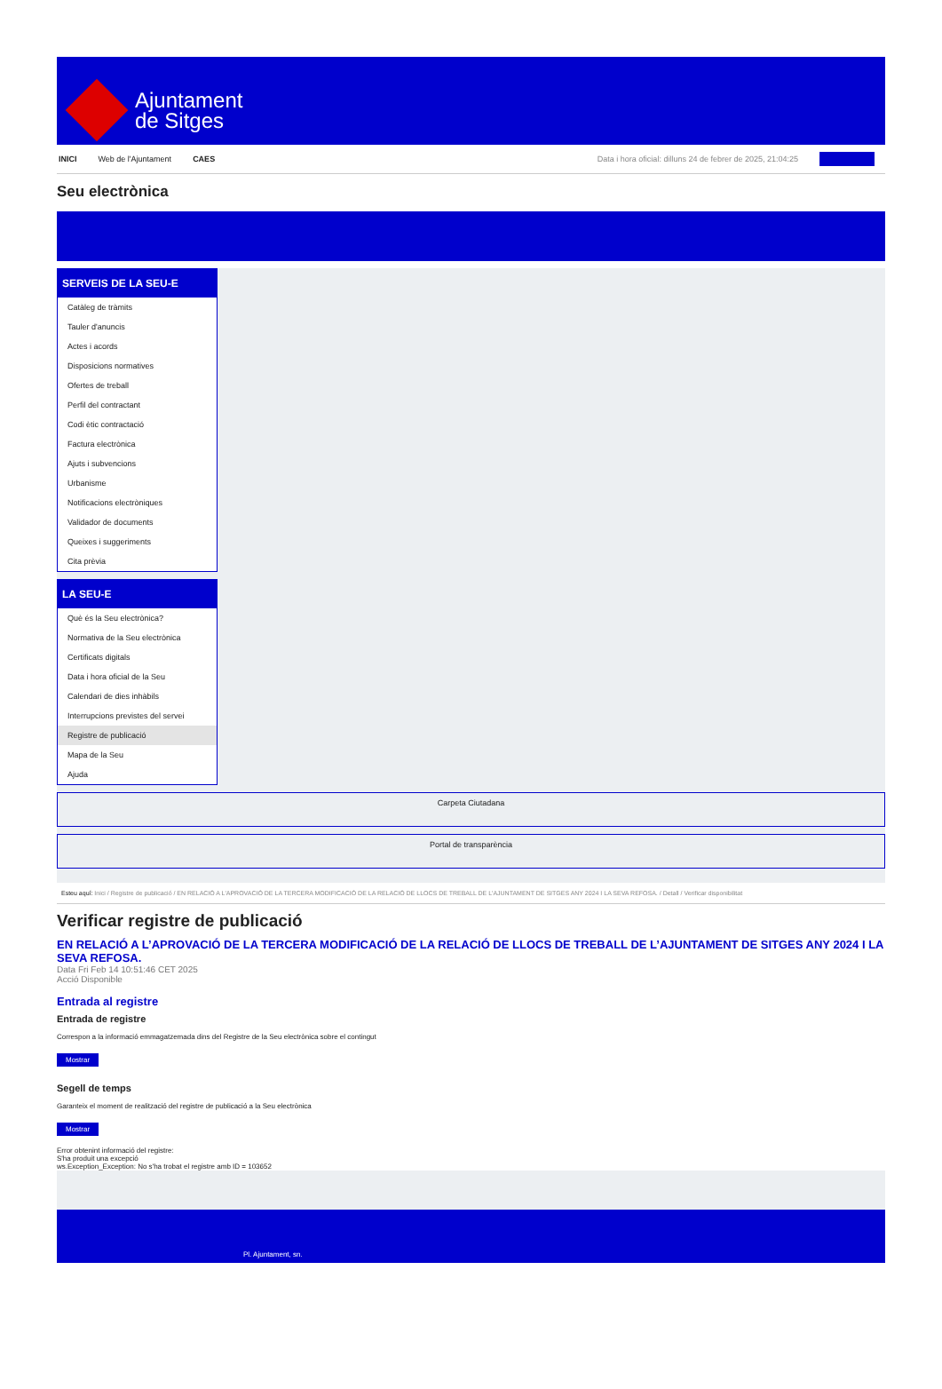Ajuntament
de Sitges
INICI Web de l'Ajuntament CAES Data i hora oficial: dilluns 24 de febrer de 2025, 21:04:25
Seu electrònica
SERVEIS DE LA SEU-E
Catàleg de tràmits
Tauler d'anuncis
Actes i acords
Disposicions normatives
Ofertes de treball
Perfil del contractant
Codi ètic contractació
Factura electrònica
Ajuts i subvencions
Urbanisme
Notificacions electròniques
Validador de documents
Queixes i suggeriments
Cita prèvia
LA SEU-E
Què és la Seu electrònica?
Normativa de la Seu electrònica
Certificats digitals
Data i hora oficial de la Seu
Calendari de dies inhàbils
Interrupcions previstes del servei
Registre de publicació
Mapa de la Seu
Ajuda
Carpeta Ciutadana
Portal de transparència
Esteu aquí: Inici / Registre de publicació / EN RELACIÓ A L'APROVACIÓ DE LA TERCERA MODIFICACIÓ DE LA RELACIÓ DE LLOCS DE TREBALL DE L'AJUNTAMENT DE SITGES ANY 2024 I LA SEVA REFOSA. / Detall / Verificar disponibilitat
Verificar registre de publicació
EN RELACIÓ A L’APROVACIÓ DE LA TERCERA MODIFICACIÓ DE LA RELACIÓ DE LLOCS DE TREBALL DE L’AJUNTAMENT DE SITGES ANY 2024 I LA SEVA REFOSA.
Data Fri Feb 14 10:51:46 CET 2025
Acció Disponible
Entrada al registre
Entrada de registre
Correspon a la informació emmagatzemada dins del Registre de la Seu electrònica sobre el contingut
Mostrar
Segell de temps
Garanteix el moment de realització del registre de publicació a la Seu electrònica
Mostrar
Error obtenint informació del registre:
S'ha produit una excepció
ws.Exception_Exception: No s'ha trobat el registre amb ID = 103652
Pl. Ajuntament, sn.